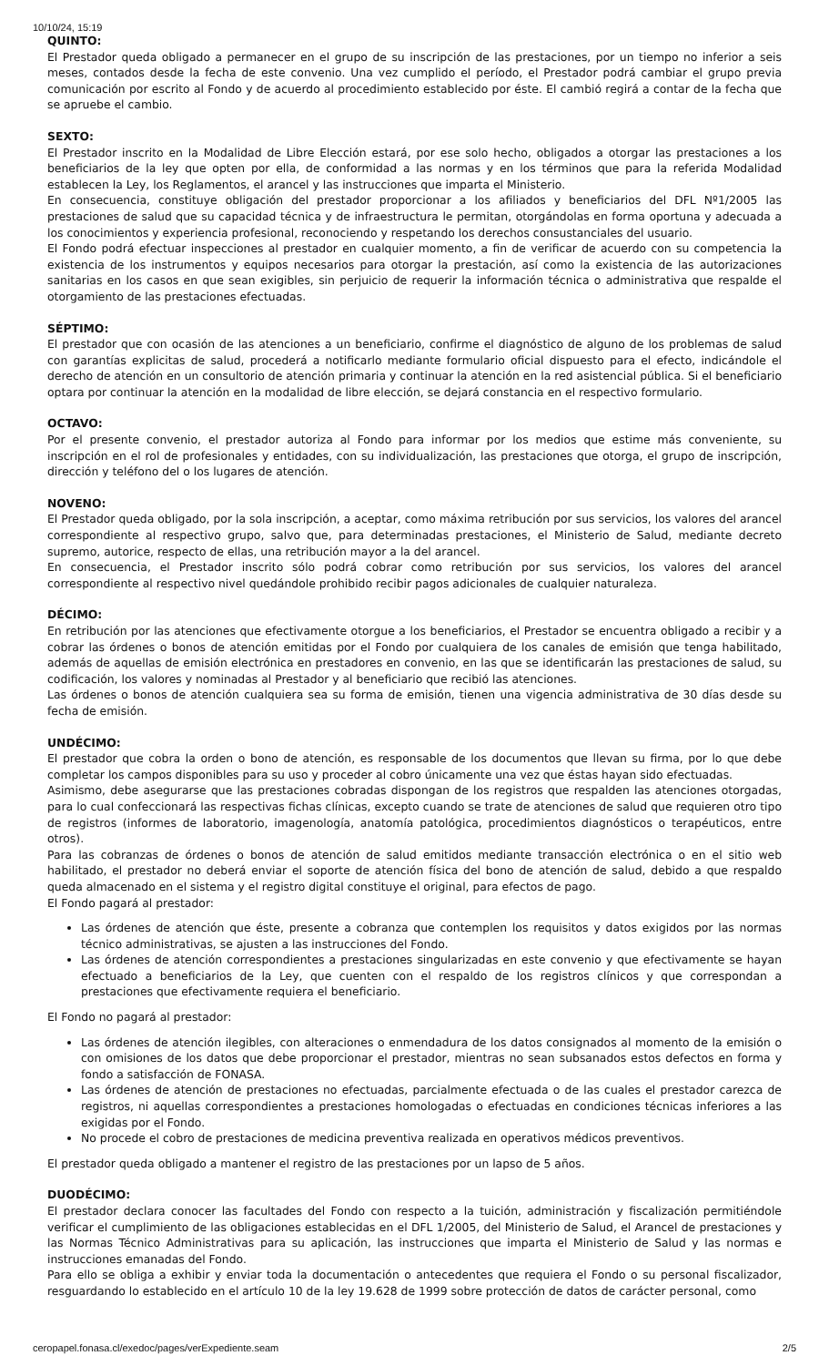10/10/24, 15:19
QUINTO:
El Prestador queda obligado a permanecer en el grupo de su inscripción de las prestaciones, por un tiempo no inferior a seis meses, contados desde la fecha de este convenio. Una vez cumplido el período, el Prestador podrá cambiar el grupo previa comunicación por escrito al Fondo y de acuerdo al procedimiento establecido por éste. El cambió regirá a contar de la fecha que se apruebe el cambio.
SEXTO:
El Prestador inscrito en la Modalidad de Libre Elección estará, por ese solo hecho, obligados a otorgar las prestaciones a los beneficiarios de la ley que opten por ella, de conformidad a las normas y en los términos que para la referida Modalidad establecen la Ley, los Reglamentos, el arancel y las instrucciones que imparta el Ministerio.
En consecuencia, constituye obligación del prestador proporcionar a los afiliados y beneficiarios del DFL Nº1/2005 las prestaciones de salud que su capacidad técnica y de infraestructura le permitan, otorgándolas en forma oportuna y adecuada a los conocimientos y experiencia profesional, reconociendo y respetando los derechos consustanciales del usuario.
El Fondo podrá efectuar inspecciones al prestador en cualquier momento, a fin de verificar de acuerdo con su competencia la existencia de los instrumentos y equipos necesarios para otorgar la prestación, así como la existencia de las autorizaciones sanitarias en los casos en que sean exigibles, sin perjuicio de requerir la información técnica o administrativa que respalde el otorgamiento de las prestaciones efectuadas.
SÉPTIMO:
El prestador que con ocasión de las atenciones a un beneficiario, confirme el diagnóstico de alguno de los problemas de salud con garantías explicitas de salud, procederá a notificarlo mediante formulario oficial dispuesto para el efecto, indicándole el derecho de atención en un consultorio de atención primaria y continuar la atención en la red asistencial pública. Si el beneficiario optara por continuar la atención en la modalidad de libre elección, se dejará constancia en el respectivo formulario.
OCTAVO:
Por el presente convenio, el prestador autoriza al Fondo para informar por los medios que estime más conveniente, su inscripción en el rol de profesionales y entidades, con su individualización, las prestaciones que otorga, el grupo de inscripción, dirección y teléfono del o los lugares de atención.
NOVENO:
El Prestador queda obligado, por la sola inscripción, a aceptar, como máxima retribución por sus servicios, los valores del arancel correspondiente al respectivo grupo, salvo que, para determinadas prestaciones, el Ministerio de Salud, mediante decreto supremo, autorice, respecto de ellas, una retribución mayor a la del arancel.
En consecuencia, el Prestador inscrito sólo podrá cobrar como retribución por sus servicios, los valores del arancel correspondiente al respectivo nivel quedándole prohibido recibir pagos adicionales de cualquier naturaleza.
DÉCIMO:
En retribución por las atenciones que efectivamente otorgue a los beneficiarios, el Prestador se encuentra obligado a recibir y a cobrar las órdenes o bonos de atención emitidas por el Fondo por cualquiera de los canales de emisión que tenga habilitado, además de aquellas de emisión electrónica en prestadores en convenio, en las que se identificarán las prestaciones de salud, su codificación, los valores y nominadas al Prestador y al beneficiario que recibió las atenciones.
Las órdenes o bonos de atención cualquiera sea su forma de emisión, tienen una vigencia administrativa de 30 días desde su fecha de emisión.
UNDÉCIMO:
El prestador que cobra la orden o bono de atención, es responsable de los documentos que llevan su firma, por lo que debe completar los campos disponibles para su uso y proceder al cobro únicamente una vez que éstas hayan sido efectuadas.
Asimismo, debe asegurarse que las prestaciones cobradas dispongan de los registros que respalden las atenciones otorgadas, para lo cual confeccionará las respectivas fichas clínicas, excepto cuando se trate de atenciones de salud que requieren otro tipo de registros (informes de laboratorio, imagenología, anatomía patológica, procedimientos diagnósticos o terapéuticos, entre otros).
Para las cobranzas de órdenes o bonos de atención de salud emitidos mediante transacción electrónica o en el sitio web habilitado, el prestador no deberá enviar el soporte de atención física del bono de atención de salud, debido a que respaldo queda almacenado en el sistema y el registro digital constituye el original, para efectos de pago.
El Fondo pagará al prestador:
Las órdenes de atención que éste, presente a cobranza que contemplen los requisitos y datos exigidos por las normas técnico administrativas, se ajusten a las instrucciones del Fondo.
Las órdenes de atención correspondientes a prestaciones singularizadas en este convenio y que efectivamente se hayan efectuado a beneficiarios de la Ley, que cuenten con el respaldo de los registros clínicos y que correspondan a prestaciones que efectivamente requiera el beneficiario.
El Fondo no pagará al prestador:
Las órdenes de atención ilegibles, con alteraciones o enmendadura de los datos consignados al momento de la emisión o con omisiones de los datos que debe proporcionar el prestador, mientras no sean subsanados estos defectos en forma y fondo a satisfacción de FONASA.
Las órdenes de atención de prestaciones no efectuadas, parcialmente efectuada o de las cuales el prestador carezca de registros, ni aquellas correspondientes a prestaciones homologadas o efectuadas en condiciones técnicas inferiores a las exigidas por el Fondo.
No procede el cobro de prestaciones de medicina preventiva realizada en operativos médicos preventivos.
El prestador queda obligado a mantener el registro de las prestaciones por un lapso de 5 años.
DUODÉCIMO:
El prestador declara conocer las facultades del Fondo con respecto a la tuición, administración y fiscalización permitiéndole verificar el cumplimiento de las obligaciones establecidas en el DFL 1/2005, del Ministerio de Salud, el Arancel de prestaciones y las Normas Técnico Administrativas para su aplicación, las instrucciones que imparta el Ministerio de Salud y las normas e instrucciones emanadas del Fondo.
Para ello se obliga a exhibir y enviar toda la documentación o antecedentes que requiera el Fondo o su personal fiscalizador, resguardando lo establecido en el artículo 10 de la ley 19.628 de 1999 sobre protección de datos de carácter personal, como
ceropapel.fonasa.cl/exedoc/pages/verExpediente.seam 2/5